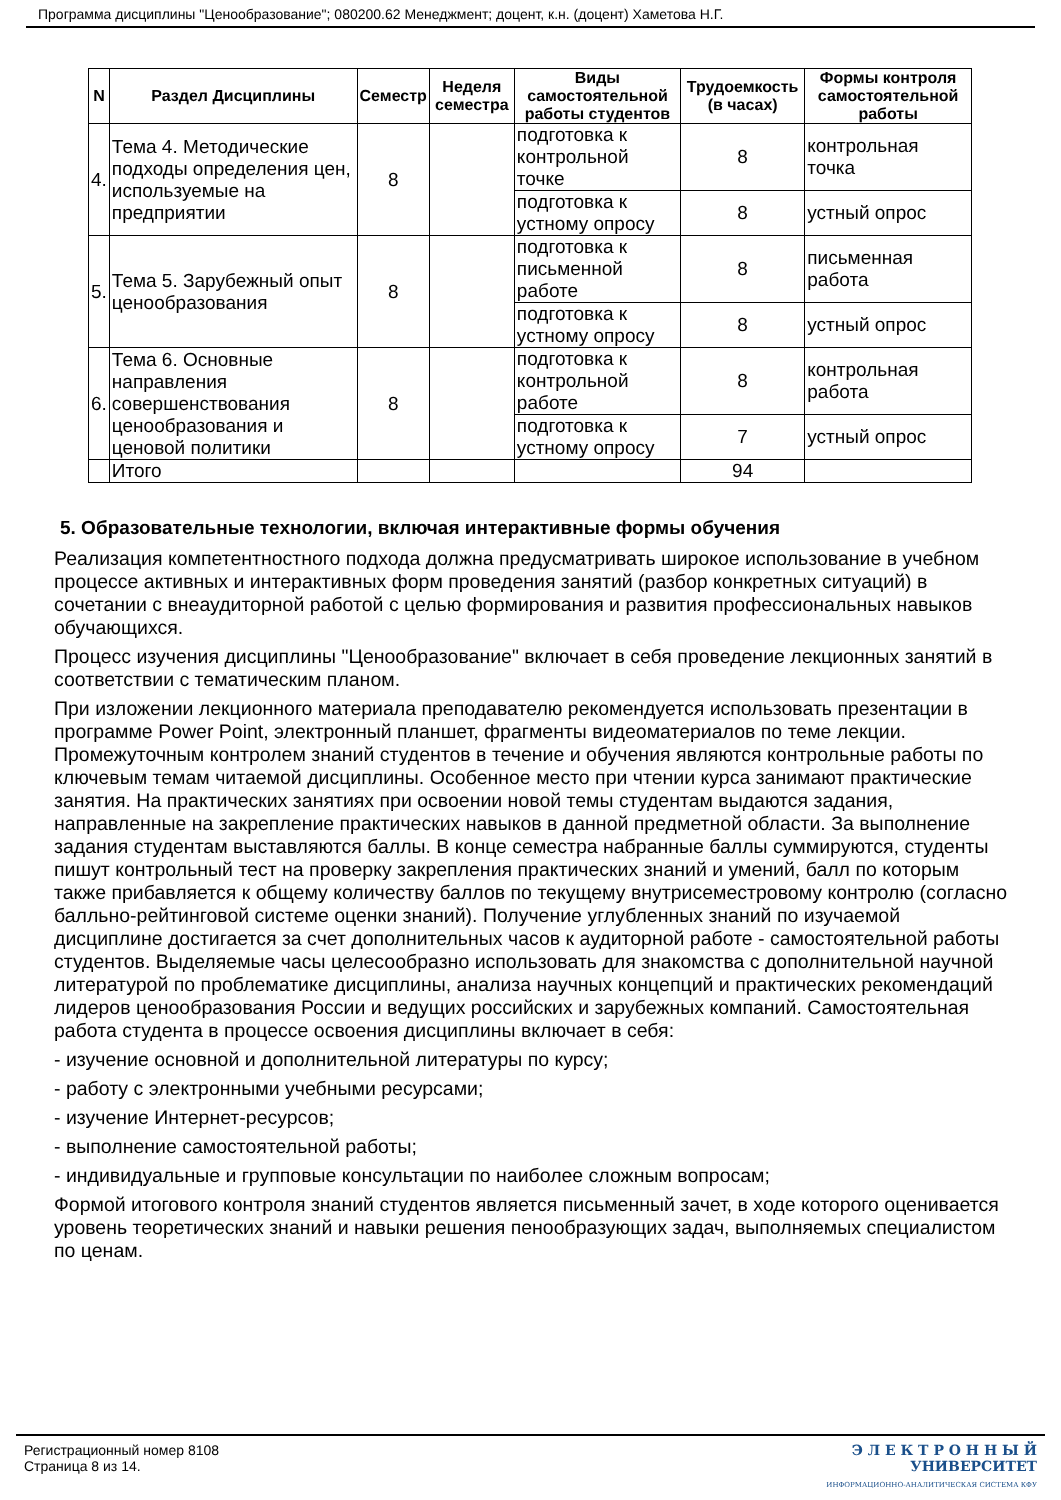Программа дисциплины "Ценообразование"; 080200.62 Менеджмент; доцент, к.н. (доцент) Хаметова Н.Г.
| N | Раздел Дисциплины | Семестр | Неделя семестра | Виды самостоятельной работы студентов | Трудоемкость (в часах) | Формы контроля самостоятельной работы |
| --- | --- | --- | --- | --- | --- | --- |
| 4. | Тема 4. Методические подходы определения цен, используемые на предприятии | 8 | | подготовка к контрольной точке | 8 | контрольная точка |
| | | | | подготовка к устному опросу | 8 | устный опрос |
| 5. | Тема 5. Зарубежный опыт ценообразования | 8 | | подготовка к письменной работе | 8 | письменная работа |
| | | | | подготовка к устному опросу | 8 | устный опрос |
| 6. | Тема 6. Основные направления совершенствования ценообразования и ценовой политики | 8 | | подготовка к контрольной работе | 8 | контрольная работа |
| | | | | подготовка к устному опросу | 7 | устный опрос |
| | Итого | | | | 94 | |
5. Образовательные технологии, включая интерактивные формы обучения
Реализация компетентностного подхода должна предусматривать широкое использование в учебном процессе активных и интерактивных форм проведения занятий (разбор конкретных ситуаций) в сочетании с внеаудиторной работой с целью формирования и развития профессиональных навыков обучающихся.
Процесс изучения дисциплины "Ценообразование" включает в себя проведение лекционных занятий в соответствии с тематическим планом.
При изложении лекционного материала преподавателю рекомендуется использовать презентации в программе Power Point, электронный планшет, фрагменты видеоматериалов по теме лекции. Промежуточным контролем знаний студентов в течение и обучения являются контрольные работы по ключевым темам читаемой дисциплины. Особенное место при чтении курса занимают практические занятия. На практических занятиях при освоении новой темы студентам выдаются задания, направленные на закрепление практических навыков в данной предметной области. За выполнение задания студентам выставляются баллы. В конце семестра набранные баллы суммируются, студенты пишут контрольный тест на проверку закрепления практических знаний и умений, балл по которым также прибавляется к общему количеству баллов по текущему внутрисеместровому контролю (согласно балльно-рейтинговой системе оценки знаний). Получение углубленных знаний по изучаемой дисциплине достигается за счет дополнительных часов к аудиторной работе - самостоятельной работы студентов. Выделяемые часы целесообразно использовать для знакомства с дополнительной научной литературой по проблематике дисциплины, анализа научных концепций и практических рекомендаций лидеров ценообразования России и ведущих российских и зарубежных компаний. Самостоятельная работа студента в процессе освоения дисциплины включает в себя:
- изучение основной и дополнительной литературы по курсу;
- работу с электронными учебными ресурсами;
- изучение Интернет-ресурсов;
- выполнение самостоятельной работы;
- индивидуальные и групповые консультации по наиболее сложным вопросам;
Формой итогового контроля знаний студентов является письменный зачет, в ходе которого оценивается уровень теоретических знаний и навыки решения пенообразующих задач, выполняемых специалистом по ценам.
Регистрационный номер 8108
Страница 8 из 14.
Э Л Е К Т Р О Н Н Ы Й
УНИВЕРСИТЕТ
ИНФОРМАЦИОННО-АНАЛИТИЧЕСКАЯ СИСТЕМА КФУ